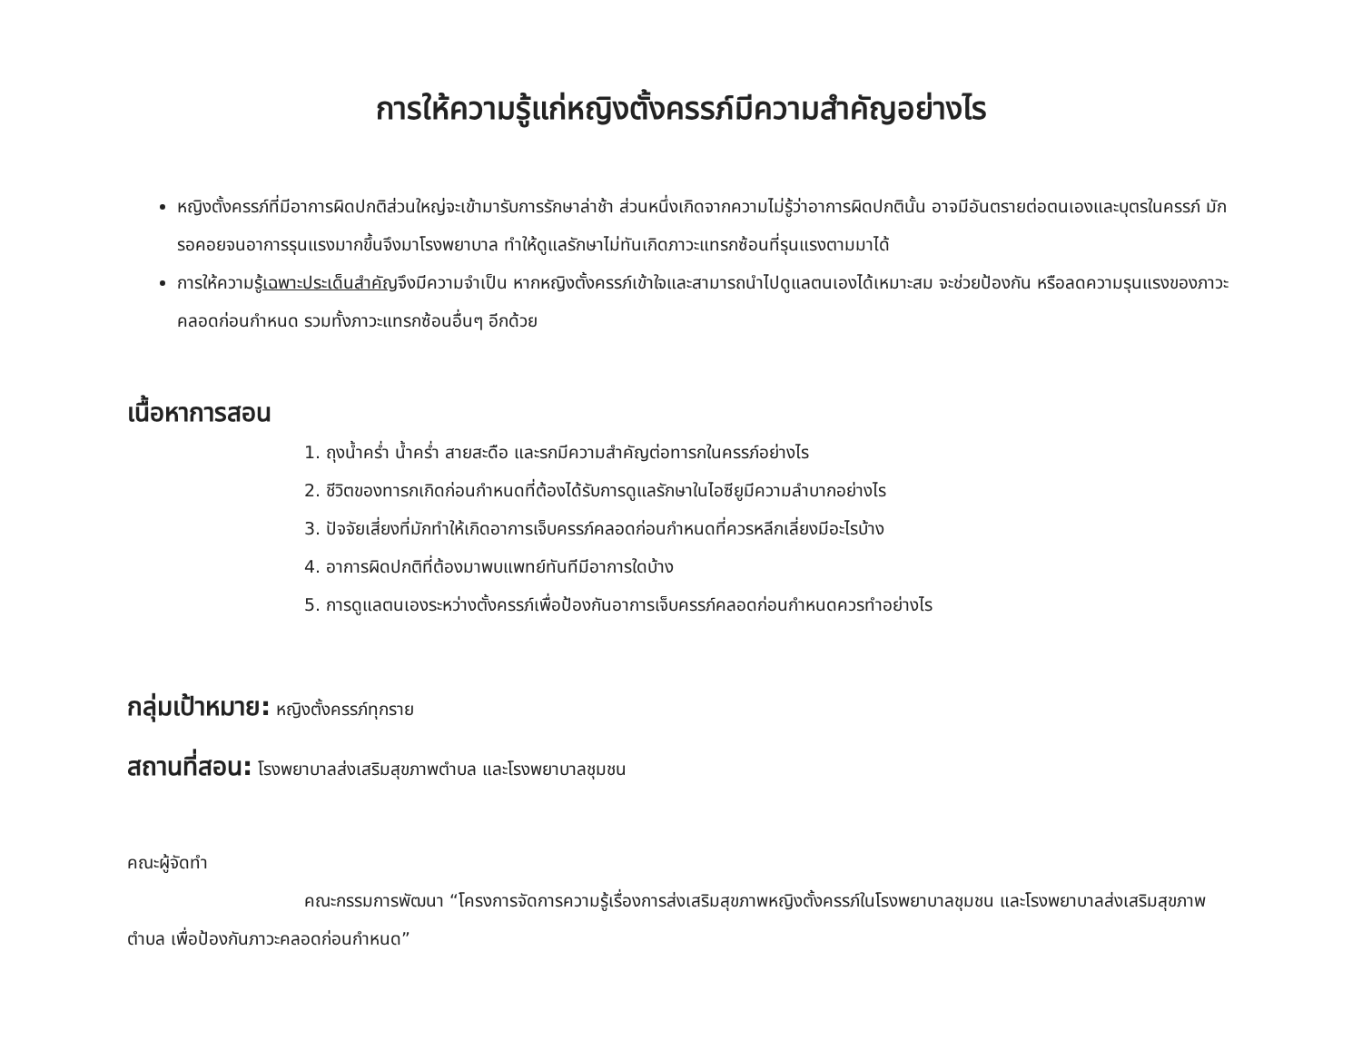การให้ความรู้แก่หญิงตั้งครรภ์มีความสำคัญอย่างไร
หญิงตั้งครรภ์ที่มีอาการผิดปกติส่วนใหญ่จะเข้ามารับการรักษาล่าช้า ส่วนหนึ่งเกิดจากความไม่รู้ว่าอาการผิดปกตินั้น อาจมีอันตรายต่อตนเองและบุตรในครรภ์ มักรอคอยจนอาการรุนแรงมากขึ้นจึงมาโรงพยาบาล ทำให้ดูแลรักษาไม่ทันเกิดภาวะแทรกซ้อนที่รุนแรงตามมาได้
การให้ความรู้เฉพาะประเด็นสำคัญจึงมีความจำเป็น หากหญิงตั้งครรภ์เข้าใจและสามารถนำไปดูแลตนเองได้เหมาะสม จะช่วยป้องกัน หรือลดความรุนแรงของภาวะคลอดก่อนกำหนด รวมทั้งภาวะแทรกซ้อนอื่นๆ อีกด้วย
เนื้อหาการสอน
1. ถุงน้ำคร่ำ น้ำคร่ำ สายสะดือ และรกมีความสำคัญต่อทารกในครรภ์อย่างไร
2. ชีวิตของทารกเกิดก่อนกำหนดที่ต้องได้รับการดูแลรักษาในไอซียูมีความลำบากอย่างไร
3. ปัจจัยเสี่ยงที่มักทำให้เกิดอาการเจ็บครรภ์คลอดก่อนกำหนดที่ควรหลีกเลี่ยงมีอะไรบ้าง
4. อาการผิดปกติที่ต้องมาพบแพทย์ทันทีมีอาการใดบ้าง
5. การดูแลตนเองระหว่างตั้งครรภ์เพื่อป้องกันอาการเจ็บครรภ์คลอดก่อนกำหนดควรทำอย่างไร
กลุ่มเป้าหมาย: หญิงตั้งครรภ์ทุกราย
สถานที่สอน: โรงพยาบาลส่งเสริมสุขภาพตำบล และโรงพยาบาลชุมชน
คณะผู้จัดทำ
คณะกรรมการพัฒนา “โครงการจัดการความรู้เรื่องการส่งเสริมสุขภาพหญิงตั้งครรภ์ในโรงพยาบาลชุมชน และโรงพยาบาลส่งเสริมสุขภาพตำบล เพื่อป้องกันภาวะคลอดก่อนกำหนด”